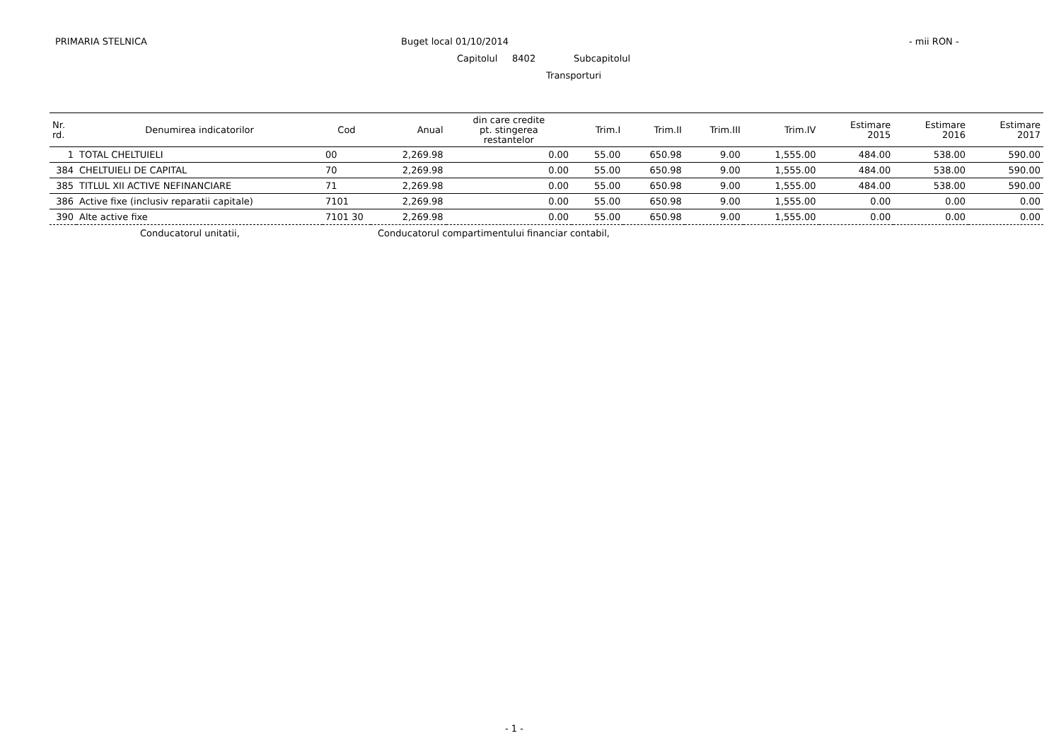PRIMARIA STELNICA Buget local 01/10/2014 - mii RON -
Capitolul 8402 Subcapitolul
Transporturi
| Nr. rd. | Denumirea indicatorilor | Cod | Anual | din care credite pt. stingerea restantelor | Trim.I | Trim.II | Trim.III | Trim.IV | Estimare 2015 | Estimare 2016 | Estimare 2017 |
| --- | --- | --- | --- | --- | --- | --- | --- | --- | --- | --- | --- |
| 1 | TOTAL CHELTUIELI | 00 | 2,269.98 | 0.00 | 55.00 | 650.98 | 9.00 | 1,555.00 | 484.00 | 538.00 | 590.00 |
| 384 | CHELTUIELI DE CAPITAL | 70 | 2,269.98 | 0.00 | 55.00 | 650.98 | 9.00 | 1,555.00 | 484.00 | 538.00 | 590.00 |
| 385 | TITLUL XII ACTIVE NEFINANCIARE | 71 | 2,269.98 | 0.00 | 55.00 | 650.98 | 9.00 | 1,555.00 | 484.00 | 538.00 | 590.00 |
| 386 | Active fixe (inclusiv reparatii capitale) | 7101 | 2,269.98 | 0.00 | 55.00 | 650.98 | 9.00 | 1,555.00 | 0.00 | 0.00 | 0.00 |
| 390 | Alte active fixe | 7101 30 | 2,269.98 | 0.00 | 55.00 | 650.98 | 9.00 | 1,555.00 | 0.00 | 0.00 | 0.00 |
Conducatorul unitatii,
Conducatorul compartimentului financiar contabil,
- 1 -